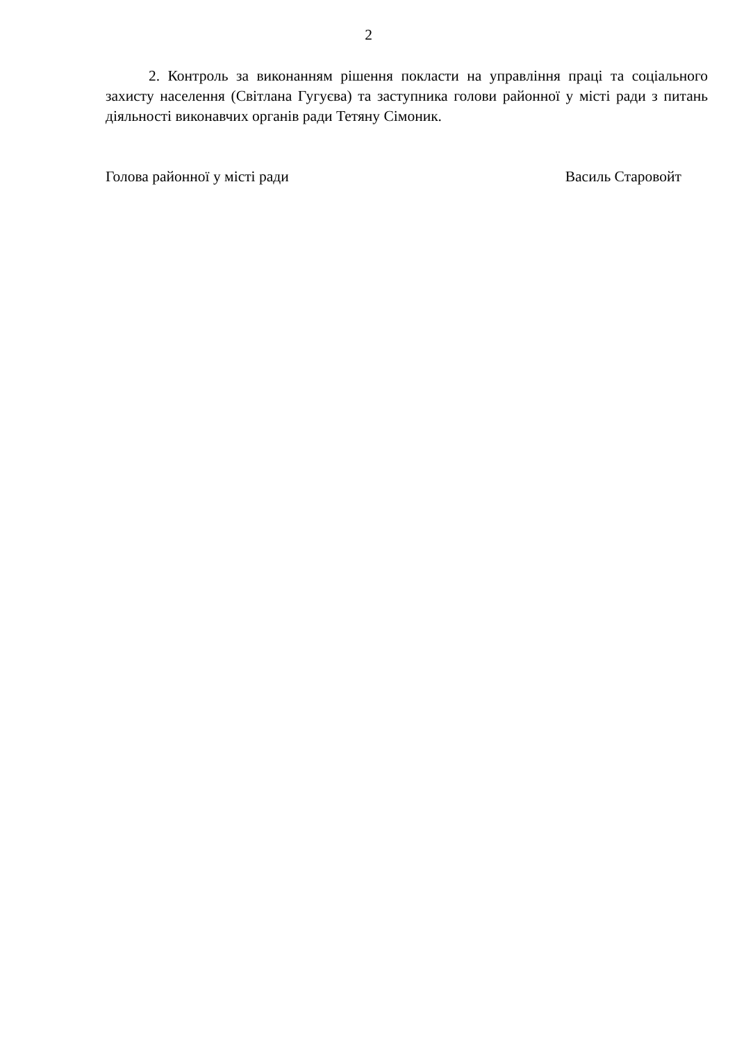2
2. Контроль за виконанням рішення покласти на управління праці та соціального захисту населення (Світлана Гугуєва) та заступника голови районної у місті ради з питань діяльності виконавчих органів ради Тетяну Сімоник.
Голова районної у місті ради Василь Старовойт